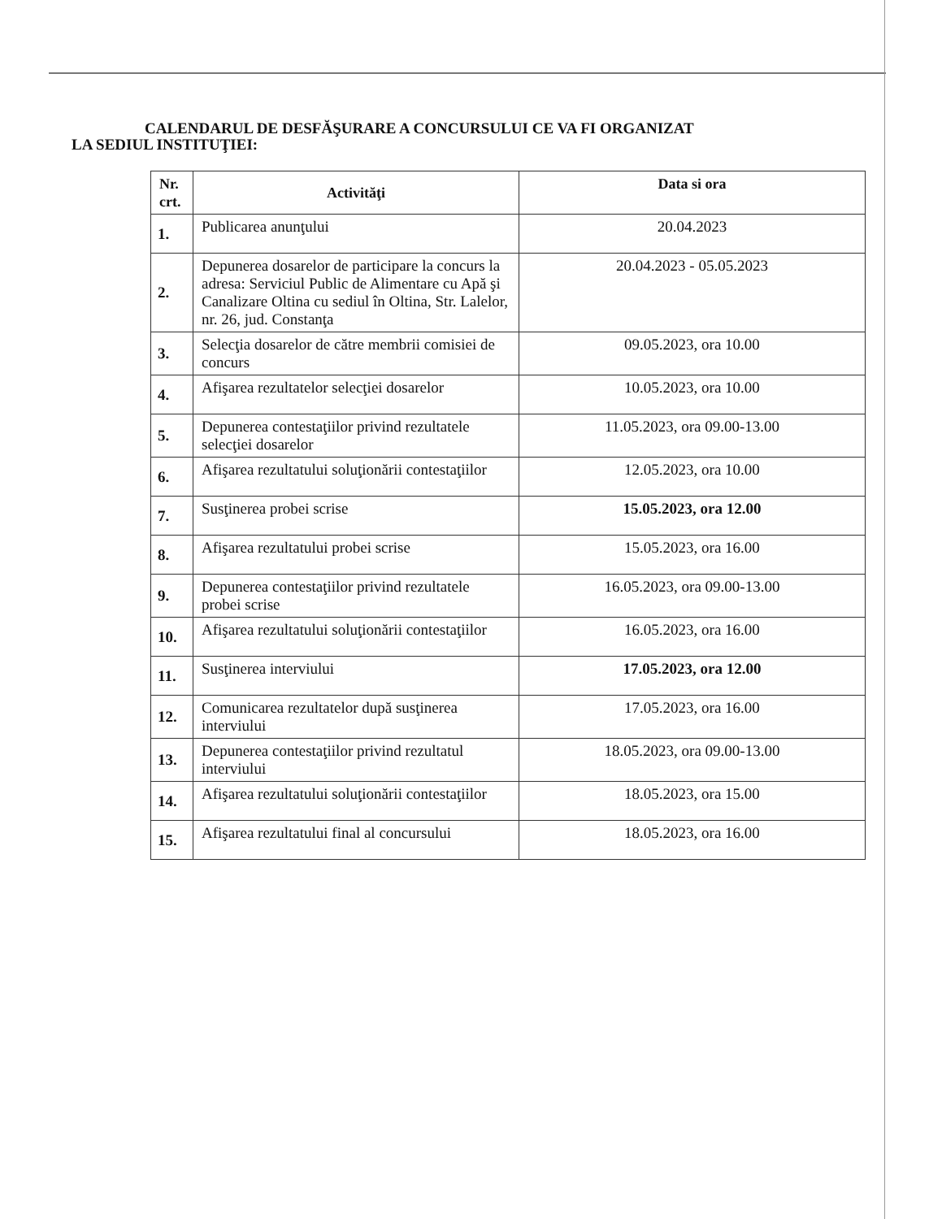CALENDARUL DE DESFĂŞURARE A CONCURSULUI CE VA FI ORGANIZAT
LA SEDIUL INSTITUŢIEI:
| Nr. crt. | Activităţi | Data si ora |
| --- | --- | --- |
| 1. | Publicarea anunţului | 20.04.2023 |
| 2. | Depunerea dosarelor de participare la concurs la adresa: Serviciul Public de Alimentare cu Apă şi Canalizare Oltina cu sediul în Oltina, Str. Lalelor, nr. 26, jud. Constanţa | 20.04.2023 - 05.05.2023 |
| 3. | Selecţia dosarelor de către membrii comisiei de concurs | 09.05.2023, ora 10.00 |
| 4. | Afişarea rezultatelor selecţiei dosarelor | 10.05.2023, ora 10.00 |
| 5. | Depunerea contestaţiilor privind rezultatele selecţiei dosarelor | 11.05.2023, ora 09.00-13.00 |
| 6. | Afişarea rezultatului soluţionării contestaţiilor | 12.05.2023, ora 10.00 |
| 7. | Susţinerea probei scrise | 15.05.2023, ora 12.00 |
| 8. | Afişarea rezultatului probei scrise | 15.05.2023, ora 16.00 |
| 9. | Depunerea contestaţiilor privind rezultatele probei scrise | 16.05.2023, ora 09.00-13.00 |
| 10. | Afişarea rezultatului soluţionării contestaţiilor | 16.05.2023, ora 16.00 |
| 11. | Susţinerea interviului | 17.05.2023, ora 12.00 |
| 12. | Comunicarea rezultatelor după susţinerea interviului | 17.05.2023, ora 16.00 |
| 13. | Depunerea contestaţiilor privind rezultatul interviului | 18.05.2023, ora 09.00-13.00 |
| 14. | Afişarea rezultatului soluţionării contestaţiilor | 18.05.2023, ora 15.00 |
| 15. | Afişarea rezultatului final al concursului | 18.05.2023, ora 16.00 |